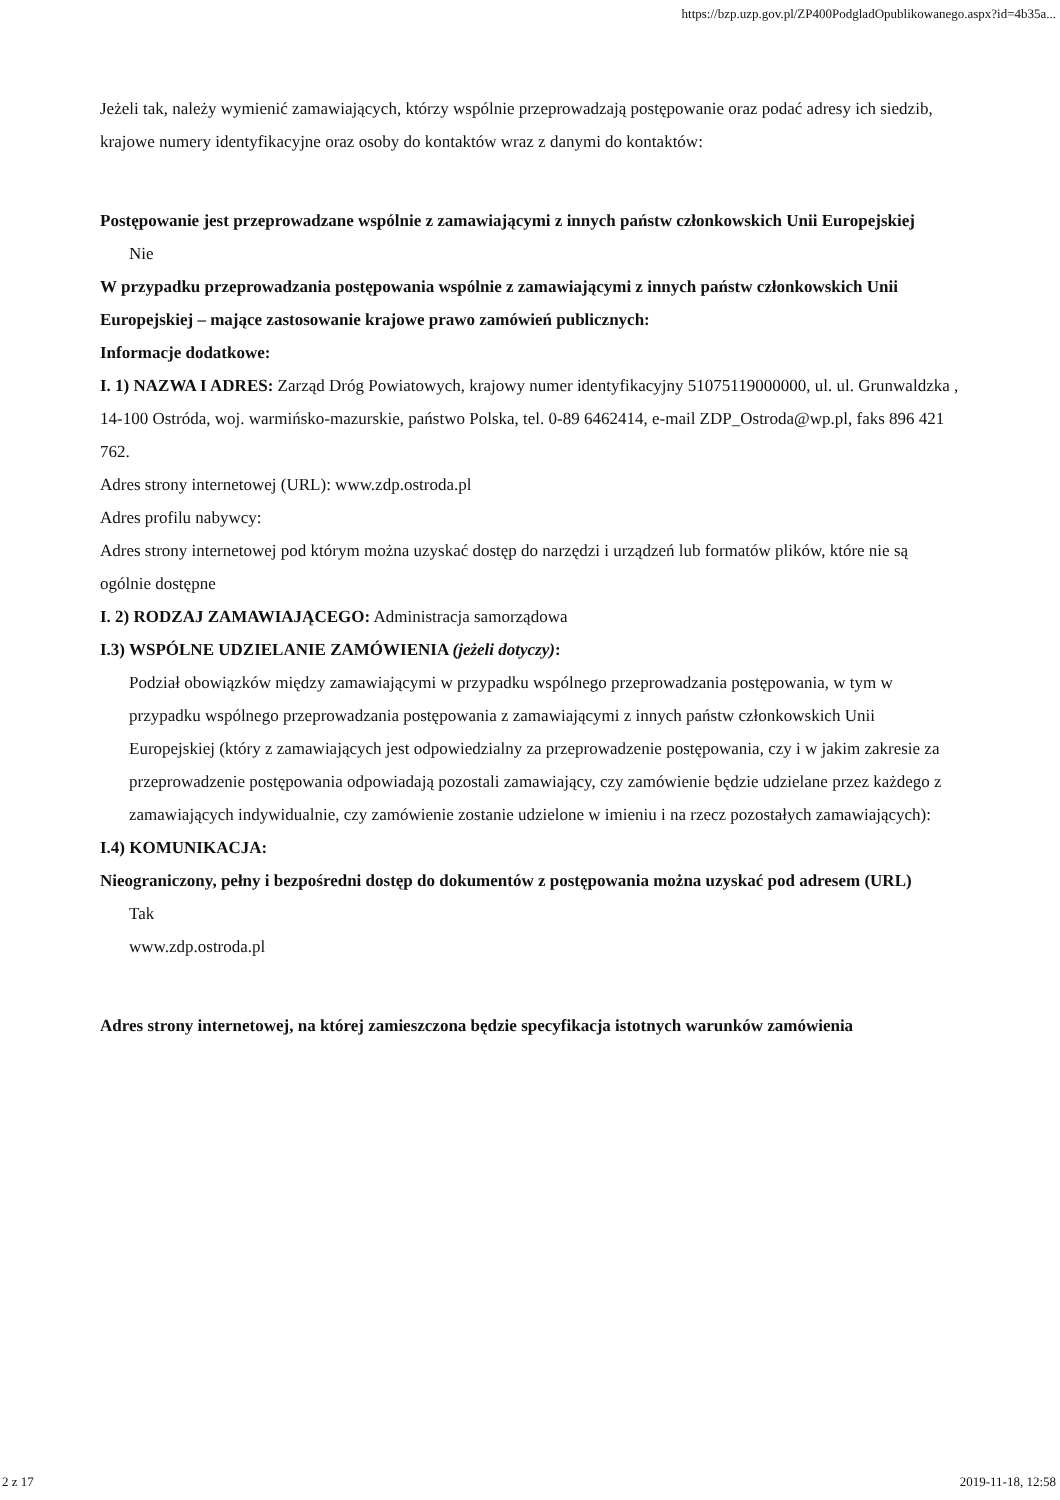https://bzp.uzp.gov.pl/ZP400PodgladOpublikowanego.aspx?id=4b35a...
Jeżeli tak, należy wymienić zamawiających, którzy wspólnie przeprowadzają postępowanie oraz podać adresy ich siedzib, krajowe numery identyfikacyjne oraz osoby do kontaktów wraz z danymi do kontaktów:
Postępowanie jest przeprowadzane wspólnie z zamawiającymi z innych państw członkowskich Unii Europejskiej
Nie
W przypadku przeprowadzania postępowania wspólnie z zamawiającymi z innych państw członkowskich Unii Europejskiej – mające zastosowanie krajowe prawo zamówień publicznych:
Informacje dodatkowe:
I. 1) NAZWA I ADRES: Zarząd Dróg Powiatowych, krajowy numer identyfikacyjny 51075119000000, ul. ul. Grunwaldzka , 14-100 Ostróda, woj. warmińsko-mazurskie, państwo Polska, tel. 0-89 6462414, e-mail ZDP_Ostroda@wp.pl, faks 896 421 762.
Adres strony internetowej (URL): www.zdp.ostroda.pl
Adres profilu nabywcy:
Adres strony internetowej pod którym można uzyskać dostęp do narzędzi i urządzeń lub formatów plików, które nie są ogólnie dostępne
I. 2) RODZAJ ZAMAWIAJĄCEGO: Administracja samorządowa
I.3) WSPÓLNE UDZIELANIE ZAMÓWIENIA (jeżeli dotyczy):
Podział obowiązków między zamawiającymi w przypadku wspólnego przeprowadzania postępowania, w tym w przypadku wspólnego przeprowadzania postępowania z zamawiającymi z innych państw członkowskich Unii Europejskiej (który z zamawiających jest odpowiedzialny za przeprowadzenie postępowania, czy i w jakim zakresie za przeprowadzenie postępowania odpowiadają pozostali zamawiający, czy zamówienie będzie udzielane przez każdego z zamawiających indywidualnie, czy zamówienie zostanie udzielone w imieniu i na rzecz pozostałych zamawiających):
I.4) KOMUNIKACJA:
Nieograniczony, pełny i bezpośredni dostęp do dokumentów z postępowania można uzyskać pod adresem (URL)
Tak
www.zdp.ostroda.pl
Adres strony internetowej, na której zamieszczona będzie specyfikacja istotnych warunków zamówienia
2 z 17 2019-11-18, 12:58